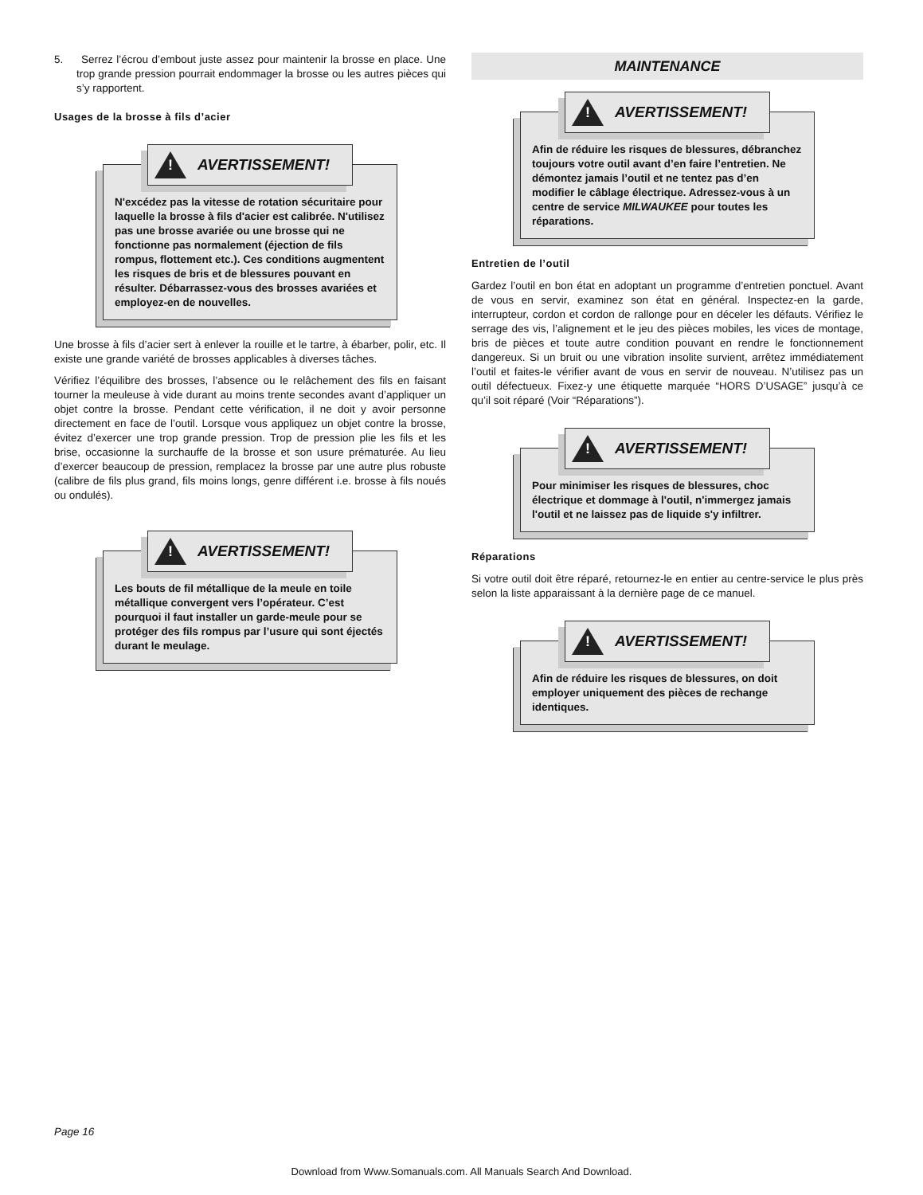5. Serrez l’écrou d’embout juste assez pour maintenir la brosse en place. Une trop grande pression pourrait endommager la brosse ou les autres pièces qui s’y rapportent.
Usages de la brosse à fils d’acier
!
AVERTISSEMENT!
N'excédez pas la vitesse de rotation sécuritaire pour laquelle la brosse à fils d'acier est calibrée. N'utilisez pas une brosse avariée ou une brosse qui ne fonctionne pas normalement (éjection de fils rompus, flottement etc.). Ces conditions augmentent les risques de bris et de blessures pouvant en résulter. Débarrassez-vous des brosses avariées et employez-en de nouvelles.
Une brosse à fils d’acier sert à enlever la rouille et le tartre, à ébarber, polir, etc. Il existe une grande variété de brosses applicables à diverses tâches.
Vérifiez l’équilibre des brosses, l’absence ou le relâchement des fils en faisant tourner la meuleuse à vide durant au moins trente secondes avant d’appliquer un objet contre la brosse. Pendant cette vérification, il ne doit y avoir personne directement en face de l’outil. Lorsque vous appliquez un objet contre la brosse, évitez d’exercer une trop grande pression. Trop de pression plie les fils et les brise, occasionne la surchauffe de la brosse et son usure prématurée. Au lieu d’exercer beaucoup de pression, remplacez la brosse par une autre plus robuste (calibre de fils plus grand, fils moins longs, genre différent i.e. brosse à fils noués ou ondulés).
!
AVERTISSEMENT!
Les bouts de fil métallique de la meule en toile métallique convergent vers l’opérateur. C’est pourquoi il faut installer un garde-meule pour se protéger des fils rompus par l’usure qui sont éjectés durant le meulage.
MAINTENANCE
!
AVERTISSEMENT!
Afin de réduire les risques de blessures, débranchez toujours votre outil avant d’en faire l’entretien. Ne démontez jamais l’outil et ne tentez pas d’en modifier le câblage électrique. Adressez-vous à un centre de service MILWAUKEE pour toutes les réparations.
Entretien de l’outil
Gardez l’outil en bon état en adoptant un programme d’entretien ponctuel. Avant de vous en servir, examinez son état en général. Inspectez-en la garde, interrupteur, cordon et cordon de rallonge pour en déceler les défauts. Vérifiez le serrage des vis, l’alignement et le jeu des pièces mobiles, les vices de montage, bris de pièces et toute autre condition pouvant en rendre le fonctionnement dangereux. Si un bruit ou une vibration insolite survient, arrêtez immédiatement l’outil et faites-le vérifier avant de vous en servir de nouveau. N’utilisez pas un outil défectueux. Fixez-y une étiquette marquée “HORS D’USAGE” jusqu’à ce qu’il soit réparé (Voir “Réparations”).
!
AVERTISSEMENT!
Pour minimiser les risques de blessures, choc électrique et dommage à l'outil, n'immergez jamais l'outil et ne laissez pas de liquide s'y infiltrer.
Réparations
Si votre outil doit être réparé, retournez-le en entier au centre-service le plus près selon la liste apparaissant à la dernière page de ce manuel.
!
AVERTISSEMENT!
Afin de réduire les risques de blessures, on doit employer uniquement des pièces de rechange identiques.
Page 16
Download from Www.Somanuals.com. All Manuals Search And Download.